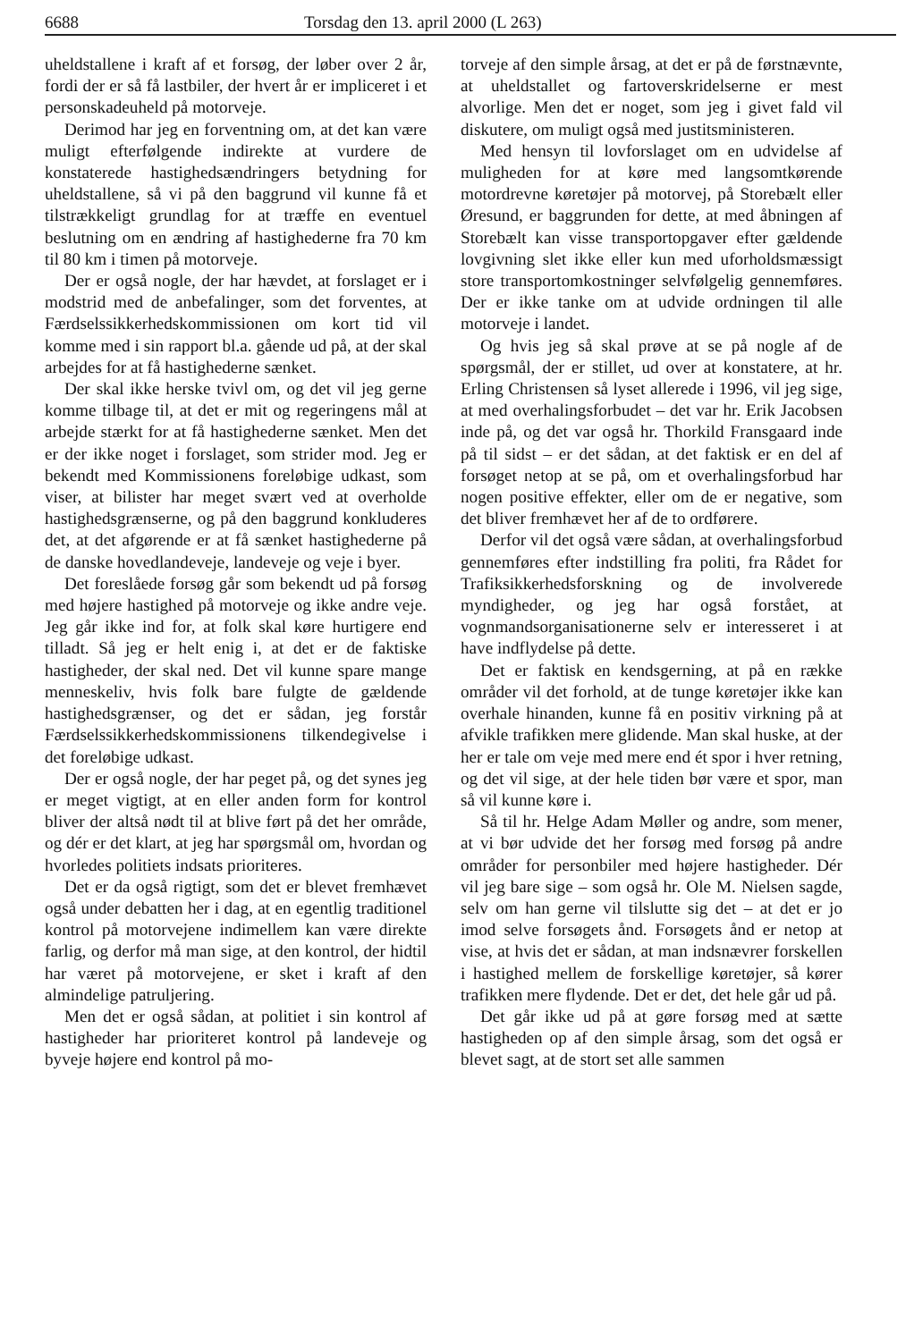6688 Torsdag den 13. april 2000 (L 263)
uheldstallene i kraft af et forsøg, der løber over 2 år, fordi der er så få lastbiler, der hvert år er impliceret i et personskadeuheld på motorveje.
Derimod har jeg en forventning om, at det kan være muligt efterfølgende indirekte at vurdere de konstaterede hastighedsændringers betydning for uheldstallene, så vi på den baggrund vil kunne få et tilstrækkeligt grundlag for at træffe en eventuel beslutning om en ændring af hastighederne fra 70 km til 80 km i timen på motorveje.
Der er også nogle, der har hævdet, at forslaget er i modstrid med de anbefalinger, som det forventes, at Færdselssikkerhedskommissionen om kort tid vil komme med i sin rapport bl.a. gående ud på, at der skal arbejdes for at få hastighederne sænket.
Der skal ikke herske tvivl om, og det vil jeg gerne komme tilbage til, at det er mit og regeringens mål at arbejde stærkt for at få hastighederne sænket. Men det er der ikke noget i forslaget, som strider mod. Jeg er bekendt med Kommissionens foreløbige udkast, som viser, at bilister har meget svært ved at overholde hastighedsgrænserne, og på den baggrund konkluderes det, at det afgørende er at få sænket hastighederne på de danske hovedlandeveje, landeveje og veje i byer.
Det foreslåede forsøg går som bekendt ud på forsøg med højere hastighed på motorveje og ikke andre veje. Jeg går ikke ind for, at folk skal køre hurtigere end tilladt. Så jeg er helt enig i, at det er de faktiske hastigheder, der skal ned. Det vil kunne spare mange menneskeliv, hvis folk bare fulgte de gældende hastighedsgrænser, og det er sådan, jeg forstår Færdselssikkerhedskommissionens tilkendegivelse i det foreløbige udkast.
Der er også nogle, der har peget på, og det synes jeg er meget vigtigt, at en eller anden form for kontrol bliver der altså nødt til at blive ført på det her område, og dér er det klart, at jeg har spørgsmål om, hvordan og hvorledes politiets indsats prioriteres.
Det er da også rigtigt, som det er blevet fremhævet også under debatten her i dag, at en egentlig traditionel kontrol på motorvejene indimellem kan være direkte farlig, og derfor må man sige, at den kontrol, der hidtil har været på motorvejene, er sket i kraft af den almindelige patruljering.
Men det er også sådan, at politiet i sin kontrol af hastigheder har prioriteret kontrol på landeveje og byveje højere end kontrol på mo-
torveje af den simple årsag, at det er på de førstnævnte, at uheldstallet og fartoverskridelserne er mest alvorlige. Men det er noget, som jeg i givet fald vil diskutere, om muligt også med justitsministeren.
Med hensyn til lovforslaget om en udvidelse af muligheden for at køre med langsomtkørende motordrevne køretøjer på motorvej, på Storebælt eller Øresund, er baggrunden for dette, at med åbningen af Storebælt kan visse transportopgaver efter gældende lovgivning slet ikke eller kun med uforholdsmæssigt store transportomkostninger selvfølgelig gennemføres. Der er ikke tanke om at udvide ordningen til alle motorveje i landet.
Og hvis jeg så skal prøve at se på nogle af de spørgsmål, der er stillet, ud over at konstatere, at hr. Erling Christensen så lyset allerede i 1996, vil jeg sige, at med overhalingsforbudet – det var hr. Erik Jacobsen inde på, og det var også hr. Thorkild Fransgaard inde på til sidst – er det sådan, at det faktisk er en del af forsøget netop at se på, om et overhalingsforbud har nogen positive effekter, eller om de er negative, som det bliver fremhævet her af de to ordførere.
Derfor vil det også være sådan, at overhalingsforbud gennemføres efter indstilling fra politi, fra Rådet for Trafiksikkerhedsforskning og de involverede myndigheder, og jeg har også forstået, at vognmandsorganisationerne selv er interesseret i at have indflydelse på dette.
Det er faktisk en kendsgerning, at på en række områder vil det forhold, at de tunge køretøjer ikke kan overhale hinanden, kunne få en positiv virkning på at afvikle trafikken mere glidende. Man skal huske, at der her er tale om veje med mere end ét spor i hver retning, og det vil sige, at der hele tiden bør være et spor, man så vil kunne køre i.
Så til hr. Helge Adam Møller og andre, som mener, at vi bør udvide det her forsøg med forsøg på andre områder for personbiler med højere hastigheder. Dér vil jeg bare sige – som også hr. Ole M. Nielsen sagde, selv om han gerne vil tilslutte sig det – at det er jo imod selve forsøgets ånd. Forsøgets ånd er netop at vise, at hvis det er sådan, at man indsnævrer forskellen i hastighed mellem de forskellige køretøjer, så kører trafikken mere flydende. Det er det, det hele går ud på.
Det går ikke ud på at gøre forsøg med at sætte hastigheden op af den simple årsag, som det også er blevet sagt, at de stort set alle sammen